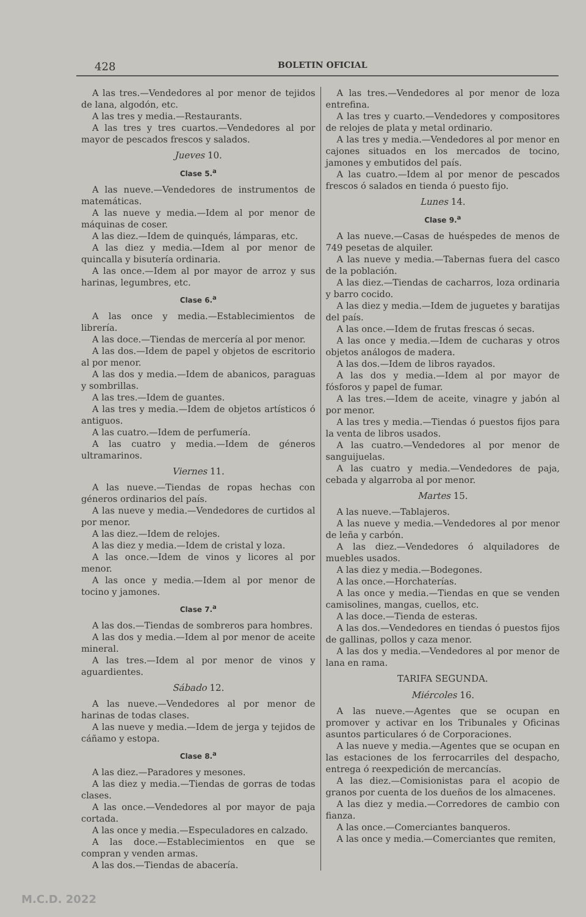428 BOLETIN OFICIAL
A las tres.—Vendedores al por menor de tejidos de lana, algodón, etc.
A las tres y media.—Restaurants.
A las tres y tres cuartos.—Vendedores al por mayor de pescados frescos y salados.
Jueves 10.
Clase 5.<sup>a</sup>
A las nueve.—Vendedores de instrumentos de matemáticas.
A las nueve y media.—Idem al por menor de máquinas de coser.
A las diez.—Idem de quinqués, lámparas, etc.
A las diez y media.—Idem al por menor de quincalla y bisutería ordinaria.
A las once.—Idem al por mayor de arroz y sus harinas, legumbres, etc.
Clase 6.<sup>a</sup>
A las once y media.—Establecimientos de librería.
A las doce.—Tiendas de mercería al por menor.
A las dos.—Idem de papel y objetos de escritorio al por menor.
A las dos y media.—Idem de abanicos, paraguas y sombrillas.
A las tres.—Idem de guantes.
A las tres y media.—Idem de objetos artísticos ó antiguos.
A las cuatro.—Idem de perfumería.
A las cuatro y media.—Idem de géneros ultramarinos.
Viernes 11.
A las nueve.—Tiendas de ropas hechas con géneros ordinarios del país.
A las nueve y media.—Vendedores de curtidos al por menor.
A las diez.—Idem de relojes.
A las diez y media.—Idem de cristal y loza.
A las once.—Idem de vinos y licores al por menor.
A las once y media.—Idem al por menor de tocino y jamones.
Clase 7.<sup>a</sup>
A las dos.—Tiendas de sombreros para hombres.
A las dos y media.—Idem al por menor de aceite mineral.
A las tres.—Idem al por menor de vinos y aguardientes.
Sábado 12.
A las nueve.—Vendedores al por menor de harinas de todas clases.
A las nueve y media.—Idem de jerga y tejidos de cáñamo y estopa.
Clase 8.<sup>a</sup>
A las diez.—Paradores y mesones.
A las diez y media.—Tiendas de gorras de todas clases.
A las once.—Vendedores al por mayor de paja cortada.
A las once y media.—Especuladores en calzado.
A las doce.—Establecimientos en que se compran y venden armas.
A las dos.—Tiendas de abacería.
A las tres.—Vendedores al por menor de loza entrefina.
A las tres y cuarto.—Vendedores y compositores de relojes de plata y metal ordinario.
A las tres y media.—Vendedores al por menor en cajones situados en los mercados de tocino, jamones y embutidos del país.
A las cuatro.—Idem al por menor de pescados frescos ó salados en tienda ó puesto fijo.
Lunes 14.
Clase 9.<sup>a</sup>
A las nueve.—Casas de huéspedes de menos de 749 pesetas de alquiler.
A las nueve y media.—Tabernas fuera del casco de la población.
A las diez.—Tiendas de cacharros, loza ordinaria y barro cocido.
A las diez y media.—Idem de juguetes y baratijas del país.
A las once.—Idem de frutas frescas ó secas.
A las once y media.—Idem de cucharas y otros objetos análogos de madera.
A las dos.—Idem de libros rayados.
A las dos y media.—Idem al por mayor de fósforos y papel de fumar.
A las tres.—Idem de aceite, vinagre y jabón al por menor.
A las tres y media.—Tiendas ó puestos fijos para la venta de libros usados.
A las cuatro.—Vendedores al por menor de sanguijuelas.
A las cuatro y media.—Vendedores de paja, cebada y algarroba al por menor.
Martes 15.
A las nueve.—Tablajeros.
A las nueve y media.—Vendedores al por menor de leña y carbón.
A las diez.—Vendedores ó alquiladores de muebles usados.
A las diez y media.—Bodegones.
A las once.—Horchaterías.
A las once y media.—Tiendas en que se venden camisolines, mangas, cuellos, etc.
A las doce.—Tienda de esteras.
A las dos.—Vendedores en tiendas ó puestos fijos de gallinas, pollos y caza menor.
A las dos y media.—Vendedores al por menor de lana en rama.
TARIFA SEGUNDA.
Miércoles 16.
A las nueve.—Agentes que se ocupan en promover y activar en los Tribunales y Oficinas asuntos particulares ó de Corporaciones.
A las nueve y media.—Agentes que se ocupan en las estaciones de los ferrocarriles del despacho, entrega ó reexpedición de mercancías.
A las diez.—Comisionistas para el acopio de granos por cuenta de los dueños de los almacenes.
A las diez y media.—Corredores de cambio con fianza.
A las once.—Comerciantes banqueros.
A las once y media.—Comerciantes que remiten,
M.C.D. 2022